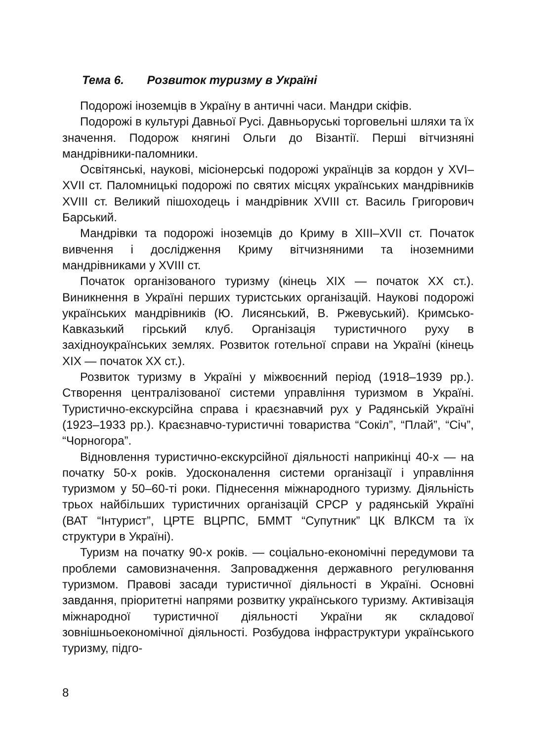Тема 6. Розвиток туризму в Україні
Подорожі іноземців в Україну в античні часи. Мандри скіфів.
Подорожі в культурі Давньої Русі. Давньоруські торговельні шляхи та їх значення. Подорож княгині Ольги до Візантії. Перші вітчизняні мандрівники-паломники.
Освітянські, наукові, місіонерські подорожі українців за кордон у XVI–XVII ст. Паломницькі подорожі по святих місцях українських мандрівників XVIII ст. Великий пішоходець і мандрівник XVIII ст. Василь Григорович Барський.
Мандрівки та подорожі іноземців до Криму в XIII–XVII ст. Початок вивчення і дослідження Криму вітчизняними та іноземними мандрівниками у XVIII ст.
Початок організованого туризму (кінець XIX — початок XX ст.). Виникнення в Україні перших туристських організацій. Наукові подорожі українських мандрівників (Ю. Лисянський, В. Ржевуський). Кримсько-Кавказький гірський клуб. Організація туристичного руху в західноукраїнських землях. Розвиток готельної справи на Україні (кінець XIX — початок XX ст.).
Розвиток туризму в Україні у міжвоєнний період (1918–1939 рр.). Створення централізованої системи управління туризмом в Україні. Туристично-екскурсійна справа і краєзнавчий рух у Радянській Україні (1923–1933 рр.). Краєзнавчо-туристичні товариства “Сокіл”, “Плай”, “Січ”, “Чорногора”.
Відновлення туристично-екскурсійної діяльності наприкінці 40-х — на початку 50-х років. Удосконалення системи організації і управління туризмом у 50–60-ті роки. Піднесення міжнародного туризму. Діяльність трьох найбільших туристичних організацій СРСР у радянській Україні (ВАТ “Інтурист”, ЦРТЕ ВЦРПС, БММТ “Супутник” ЦК ВЛКСМ та їх структури в Україні).
Туризм на початку 90-х років. — соціально-економічні передумови та проблеми самовизначення. Запровадження державного регулювання туризмом. Правові засади туристичної діяльності в Україні. Основні завдання, пріоритетні напрями розвитку українського туризму. Активізація міжнародної туристичної діяльності України як складової зовнішньоекономічної діяльності. Розбудова інфраструктури українського туризму, підго-
8